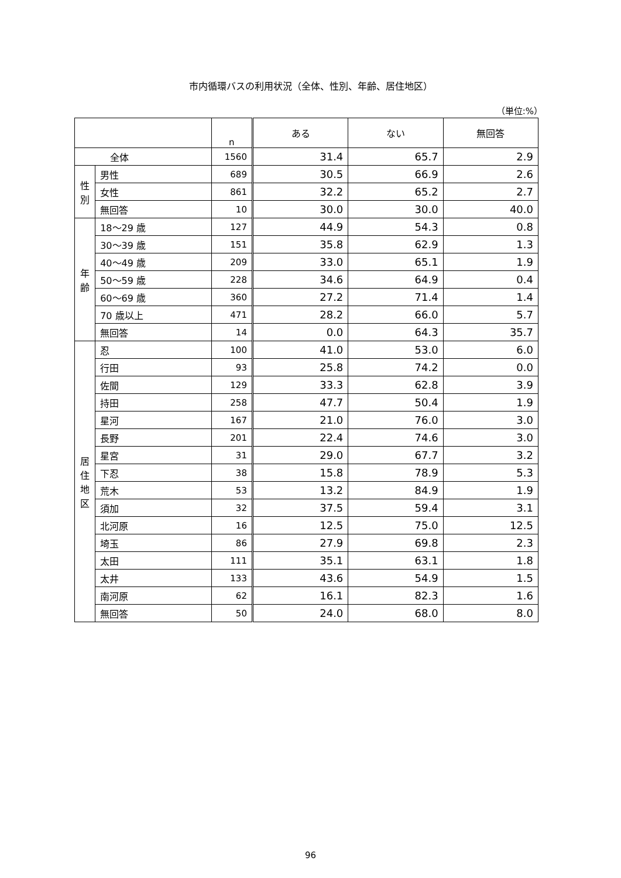市内循環バスの利用状況（全体、性別、年齢、居住地区）
（単位:%）
| | | n | ある | ない | 無回答 |
| --- | --- | --- | --- | --- | --- |
| 全体 | | 1560 | 31.4 | 65.7 | 2.9 |
| 性 別 | 男性 | 689 | 30.5 | 66.9 | 2.6 |
| | 女性 | 861 | 32.2 | 65.2 | 2.7 |
| | 無回答 | 10 | 30.0 | 30.0 | 40.0 |
| 年 齢 | 18～29 歳 | 127 | 44.9 | 54.3 | 0.8 |
| | 30～39 歳 | 151 | 35.8 | 62.9 | 1.3 |
| | 40～49 歳 | 209 | 33.0 | 65.1 | 1.9 |
| | 50～59 歳 | 228 | 34.6 | 64.9 | 0.4 |
| | 60～69 歳 | 360 | 27.2 | 71.4 | 1.4 |
| | 70 歳以上 | 471 | 28.2 | 66.0 | 5.7 |
| | 無回答 | 14 | 0.0 | 64.3 | 35.7 |
| 居 住 地 区 | 忍 | 100 | 41.0 | 53.0 | 6.0 |
| | 行田 | 93 | 25.8 | 74.2 | 0.0 |
| | 佐間 | 129 | 33.3 | 62.8 | 3.9 |
| | 持田 | 258 | 47.7 | 50.4 | 1.9 |
| | 星河 | 167 | 21.0 | 76.0 | 3.0 |
| | 長野 | 201 | 22.4 | 74.6 | 3.0 |
| | 星宮 | 31 | 29.0 | 67.7 | 3.2 |
| | 下忍 | 38 | 15.8 | 78.9 | 5.3 |
| | 荒木 | 53 | 13.2 | 84.9 | 1.9 |
| | 須加 | 32 | 37.5 | 59.4 | 3.1 |
| | 北河原 | 16 | 12.5 | 75.0 | 12.5 |
| | 埼玉 | 86 | 27.9 | 69.8 | 2.3 |
| | 太田 | 111 | 35.1 | 63.1 | 1.8 |
| | 太井 | 133 | 43.6 | 54.9 | 1.5 |
| | 南河原 | 62 | 16.1 | 82.3 | 1.6 |
| | 無回答 | 50 | 24.0 | 68.0 | 8.0 |
96